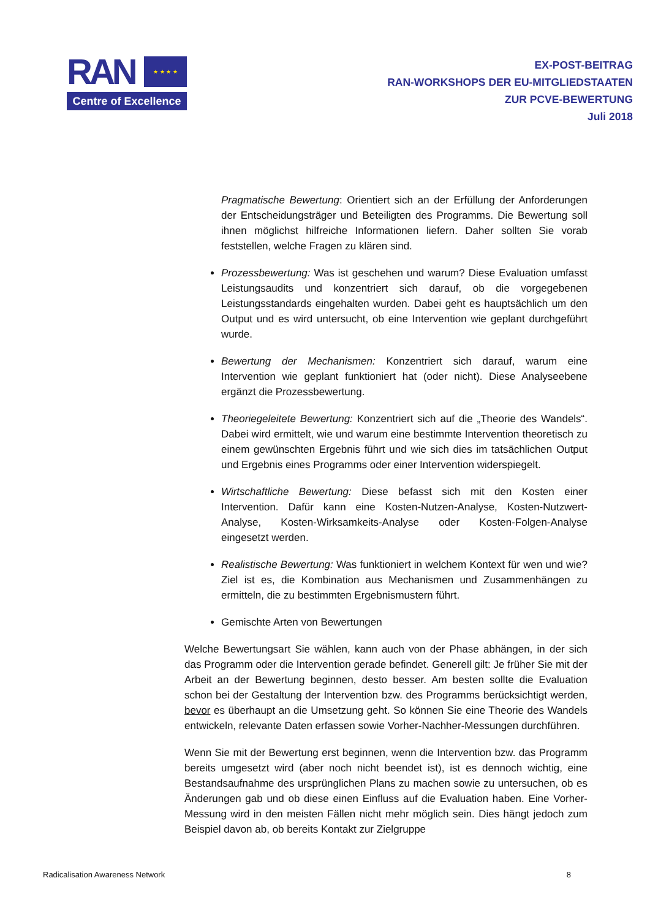RAN
★ ★ ★ ★
Centre of Excellence
EX-POST-BEITRAG
RAN-WORKSHOPS DER EU-MITGLIEDSTAATEN
ZUR PCVE-BEWERTUNG
Juli 2018
Pragmatische Bewertung: Orientiert sich an der Erfüllung der Anforderungen der Entscheidungsträger und Beteiligten des Programms. Die Bewertung soll ihnen möglichst hilfreiche Informationen liefern. Daher sollten Sie vorab feststellen, welche Fragen zu klären sind.
Prozessbewertung: Was ist geschehen und warum? Diese Evaluation umfasst Leistungsaudits und konzentriert sich darauf, ob die vorgegebenen Leistungsstandards eingehalten wurden. Dabei geht es hauptsächlich um den Output und es wird untersucht, ob eine Intervention wie geplant durchgeführt wurde.
Bewertung der Mechanismen: Konzentriert sich darauf, warum eine Intervention wie geplant funktioniert hat (oder nicht). Diese Analyseebene ergänzt die Prozessbewertung.
Theoriegeleitete Bewertung: Konzentriert sich auf die „Theorie des Wandels“. Dabei wird ermittelt, wie und warum eine bestimmte Intervention theoretisch zu einem gewünschten Ergebnis führt und wie sich dies im tatsächlichen Output und Ergebnis eines Programms oder einer Intervention widerspiegelt.
Wirtschaftliche Bewertung: Diese befasst sich mit den Kosten einer Intervention. Dafür kann eine Kosten-Nutzen-Analyse, Kosten-Nutzwert-Analyse, Kosten-Wirksamkeits-Analyse oder Kosten-Folgen-Analyse eingesetzt werden.
Realistische Bewertung: Was funktioniert in welchem Kontext für wen und wie? Ziel ist es, die Kombination aus Mechanismen und Zusammenhängen zu ermitteln, die zu bestimmten Ergebnismustern führt.
Gemischte Arten von Bewertungen
Welche Bewertungsart Sie wählen, kann auch von der Phase abhängen, in der sich das Programm oder die Intervention gerade befindet. Generell gilt: Je früher Sie mit der Arbeit an der Bewertung beginnen, desto besser. Am besten sollte die Evaluation schon bei der Gestaltung der Intervention bzw. des Programms berücksichtigt werden, bevor es überhaupt an die Umsetzung geht. So können Sie eine Theorie des Wandels entwickeln, relevante Daten erfassen sowie Vorher-Nachher-Messungen durchführen.
Wenn Sie mit der Bewertung erst beginnen, wenn die Intervention bzw. das Programm bereits umgesetzt wird (aber noch nicht beendet ist), ist es dennoch wichtig, eine Bestandsaufnahme des ursprünglichen Plans zu machen sowie zu untersuchen, ob es Änderungen gab und ob diese einen Einfluss auf die Evaluation haben. Eine Vorher-Messung wird in den meisten Fällen nicht mehr möglich sein. Dies hängt jedoch zum Beispiel davon ab, ob bereits Kontakt zur Zielgruppe
Radicalisation Awareness Network 8